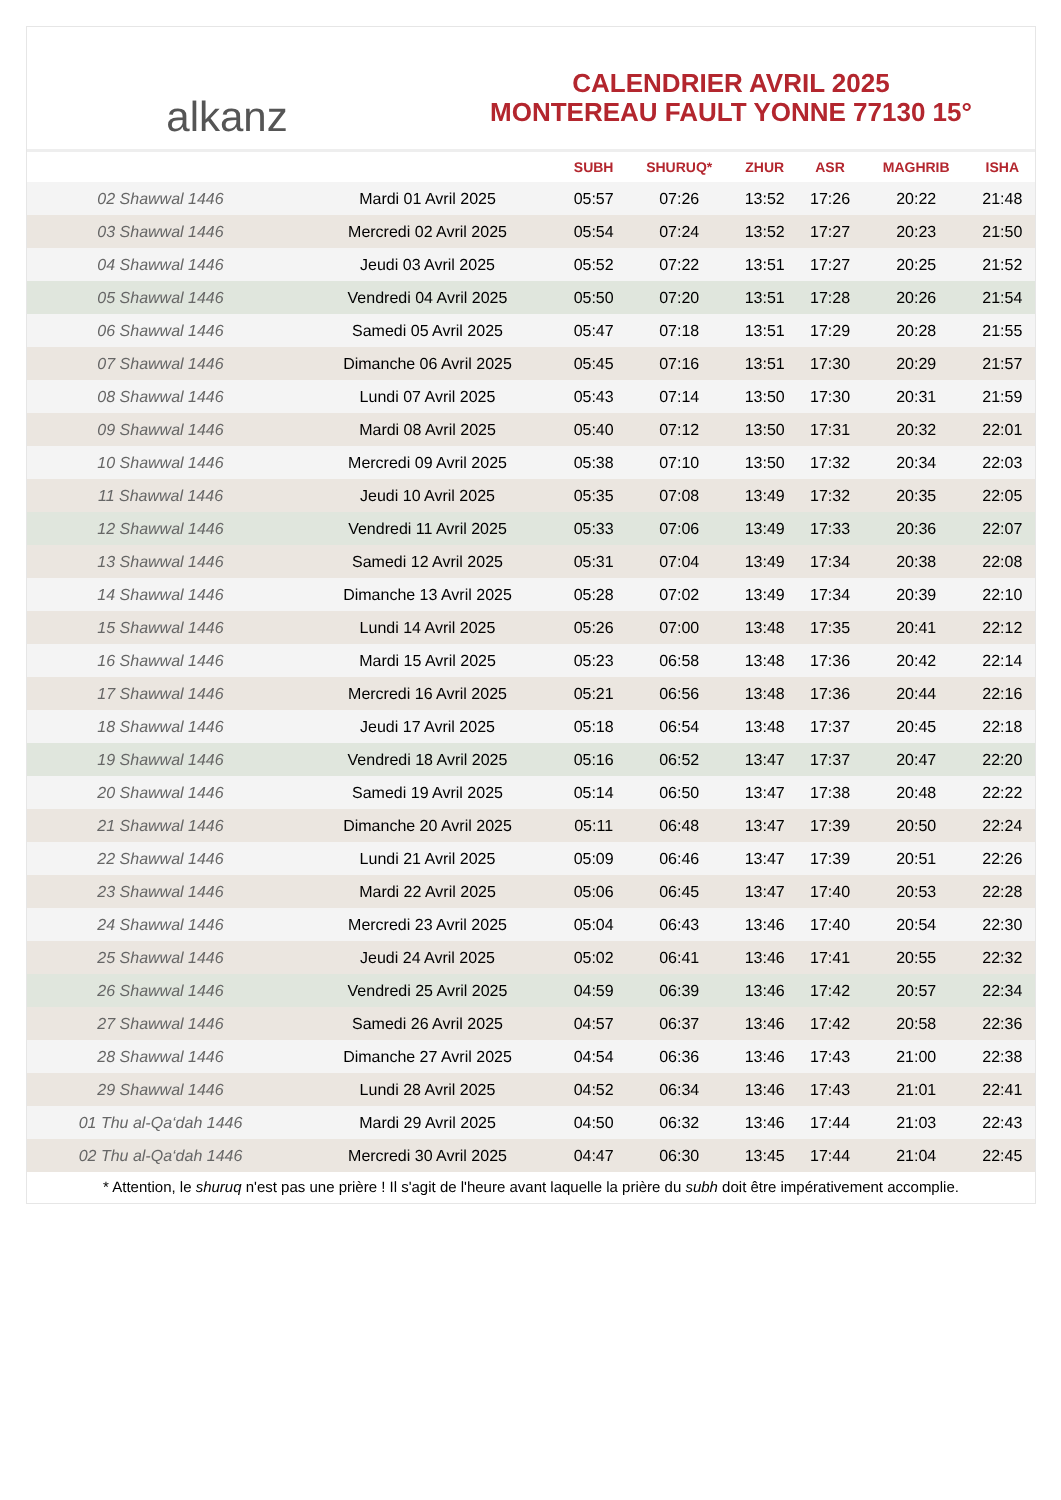alkanz
CALENDRIER AVRIL 2025
MONTEREAU FAULT YONNE 77130 15°
| | | SUBH | SHURUQ* | ZHUR | ASR | MAGHRIB | ISHA |
| --- | --- | --- | --- | --- | --- | --- | --- |
| 02 Shawwal 1446 | Mardi 01 Avril 2025 | 05:57 | 07:26 | 13:52 | 17:26 | 20:22 | 21:48 |
| 03 Shawwal 1446 | Mercredi 02 Avril 2025 | 05:54 | 07:24 | 13:52 | 17:27 | 20:23 | 21:50 |
| 04 Shawwal 1446 | Jeudi 03 Avril 2025 | 05:52 | 07:22 | 13:51 | 17:27 | 20:25 | 21:52 |
| 05 Shawwal 1446 | Vendredi 04 Avril 2025 | 05:50 | 07:20 | 13:51 | 17:28 | 20:26 | 21:54 |
| 06 Shawwal 1446 | Samedi 05 Avril 2025 | 05:47 | 07:18 | 13:51 | 17:29 | 20:28 | 21:55 |
| 07 Shawwal 1446 | Dimanche 06 Avril 2025 | 05:45 | 07:16 | 13:51 | 17:30 | 20:29 | 21:57 |
| 08 Shawwal 1446 | Lundi 07 Avril 2025 | 05:43 | 07:14 | 13:50 | 17:30 | 20:31 | 21:59 |
| 09 Shawwal 1446 | Mardi 08 Avril 2025 | 05:40 | 07:12 | 13:50 | 17:31 | 20:32 | 22:01 |
| 10 Shawwal 1446 | Mercredi 09 Avril 2025 | 05:38 | 07:10 | 13:50 | 17:32 | 20:34 | 22:03 |
| 11 Shawwal 1446 | Jeudi 10 Avril 2025 | 05:35 | 07:08 | 13:49 | 17:32 | 20:35 | 22:05 |
| 12 Shawwal 1446 | Vendredi 11 Avril 2025 | 05:33 | 07:06 | 13:49 | 17:33 | 20:36 | 22:07 |
| 13 Shawwal 1446 | Samedi 12 Avril 2025 | 05:31 | 07:04 | 13:49 | 17:34 | 20:38 | 22:08 |
| 14 Shawwal 1446 | Dimanche 13 Avril 2025 | 05:28 | 07:02 | 13:49 | 17:34 | 20:39 | 22:10 |
| 15 Shawwal 1446 | Lundi 14 Avril 2025 | 05:26 | 07:00 | 13:48 | 17:35 | 20:41 | 22:12 |
| 16 Shawwal 1446 | Mardi 15 Avril 2025 | 05:23 | 06:58 | 13:48 | 17:36 | 20:42 | 22:14 |
| 17 Shawwal 1446 | Mercredi 16 Avril 2025 | 05:21 | 06:56 | 13:48 | 17:36 | 20:44 | 22:16 |
| 18 Shawwal 1446 | Jeudi 17 Avril 2025 | 05:18 | 06:54 | 13:48 | 17:37 | 20:45 | 22:18 |
| 19 Shawwal 1446 | Vendredi 18 Avril 2025 | 05:16 | 06:52 | 13:47 | 17:37 | 20:47 | 22:20 |
| 20 Shawwal 1446 | Samedi 19 Avril 2025 | 05:14 | 06:50 | 13:47 | 17:38 | 20:48 | 22:22 |
| 21 Shawwal 1446 | Dimanche 20 Avril 2025 | 05:11 | 06:48 | 13:47 | 17:39 | 20:50 | 22:24 |
| 22 Shawwal 1446 | Lundi 21 Avril 2025 | 05:09 | 06:46 | 13:47 | 17:39 | 20:51 | 22:26 |
| 23 Shawwal 1446 | Mardi 22 Avril 2025 | 05:06 | 06:45 | 13:47 | 17:40 | 20:53 | 22:28 |
| 24 Shawwal 1446 | Mercredi 23 Avril 2025 | 05:04 | 06:43 | 13:46 | 17:40 | 20:54 | 22:30 |
| 25 Shawwal 1446 | Jeudi 24 Avril 2025 | 05:02 | 06:41 | 13:46 | 17:41 | 20:55 | 22:32 |
| 26 Shawwal 1446 | Vendredi 25 Avril 2025 | 04:59 | 06:39 | 13:46 | 17:42 | 20:57 | 22:34 |
| 27 Shawwal 1446 | Samedi 26 Avril 2025 | 04:57 | 06:37 | 13:46 | 17:42 | 20:58 | 22:36 |
| 28 Shawwal 1446 | Dimanche 27 Avril 2025 | 04:54 | 06:36 | 13:46 | 17:43 | 21:00 | 22:38 |
| 29 Shawwal 1446 | Lundi 28 Avril 2025 | 04:52 | 06:34 | 13:46 | 17:43 | 21:01 | 22:41 |
| 01 Thu al-Qa‘dah 1446 | Mardi 29 Avril 2025 | 04:50 | 06:32 | 13:46 | 17:44 | 21:03 | 22:43 |
| 02 Thu al-Qa‘dah 1446 | Mercredi 30 Avril 2025 | 04:47 | 06:30 | 13:45 | 17:44 | 21:04 | 22:45 |
* Attention, le shuruq n'est pas une prière ! Il s'agit de l'heure avant laquelle la prière du subh doit être impérativement accomplie.